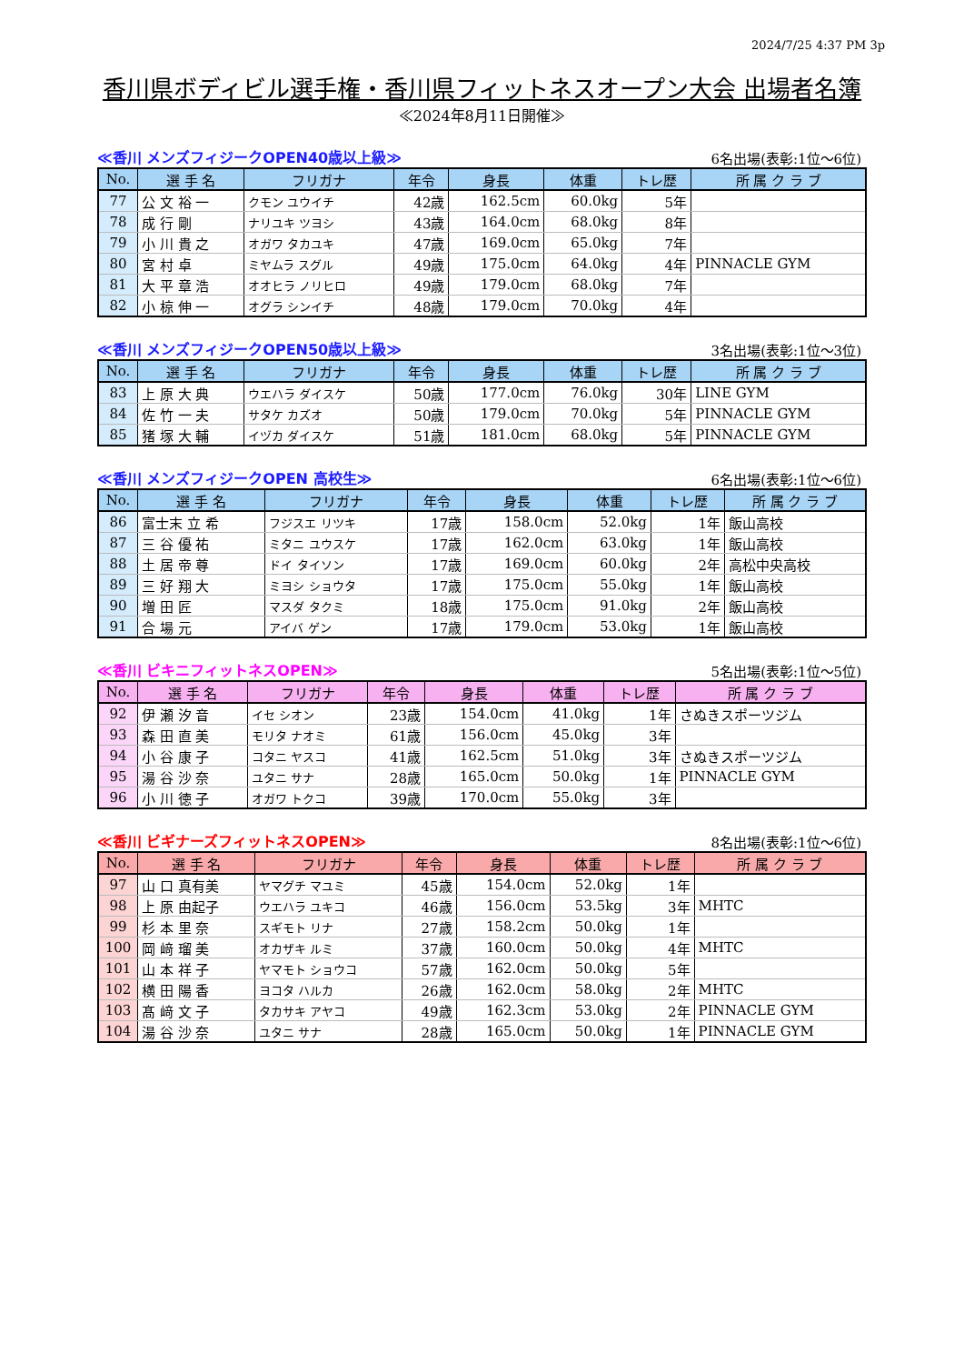2024/7/25 4:37 PM 3p
香川県ボディビル選手権・香川県フィットネスオープン大会 出場者名簿
≪2024年8月11日開催≫
≪香川 メンズフィジークOPEN40歳以上級≫ 6名出場(表彰:1位～6位)
| No. | 選 手 名 | フリガナ | 年令 | 身長 | 体重 | トレ歴 | 所 属 ク ラ ブ |
| --- | --- | --- | --- | --- | --- | --- | --- |
| 77 | 公 文 裕 一 | クモン ユウイチ | 42歳 | 162.5cm | 60.0kg | 5年 | |
| 78 | 成 行 剛 | ナリユキ ツヨシ | 43歳 | 164.0cm | 68.0kg | 8年 | |
| 79 | 小 川 貴 之 | オガワ タカユキ | 47歳 | 169.0cm | 65.0kg | 7年 | |
| 80 | 宮 村 卓 | ミヤムラ スグル | 49歳 | 175.0cm | 64.0kg | 4年 | PINNACLE GYM |
| 81 | 大 平 章 浩 | オオヒラ ノリヒロ | 49歳 | 179.0cm | 68.0kg | 7年 | |
| 82 | 小 椋 伸 一 | オグラ シンイチ | 48歳 | 179.0cm | 70.0kg | 4年 | |
≪香川 メンズフィジークOPEN50歳以上級≫ 3名出場(表彰:1位～3位)
| No. | 選 手 名 | フリガナ | 年令 | 身長 | 体重 | トレ歴 | 所 属 ク ラ ブ |
| --- | --- | --- | --- | --- | --- | --- | --- |
| 83 | 上 原 大 典 | ウエハラ ダイスケ | 50歳 | 177.0cm | 76.0kg | 30年 | LINE GYM |
| 84 | 佐 竹 一 夫 | サタケ カズオ | 50歳 | 179.0cm | 70.0kg | 5年 | PINNACLE GYM |
| 85 | 猪 塚 大 輔 | イヅカ ダイスケ | 51歳 | 181.0cm | 68.0kg | 5年 | PINNACLE GYM |
≪香川 メンズフィジークOPEN 高校生≫ 6名出場(表彰:1位～6位)
| No. | 選 手 名 | フリガナ | 年令 | 身長 | 体重 | トレ歴 | 所 属 ク ラ ブ |
| --- | --- | --- | --- | --- | --- | --- | --- |
| 86 | 富士末 立 希 | フジスエ リツキ | 17歳 | 158.0cm | 52.0kg | 1年 | 飯山高校 |
| 87 | 三 谷 優 祐 | ミタニ ユウスケ | 17歳 | 162.0cm | 63.0kg | 1年 | 飯山高校 |
| 88 | 土 居 帝 尊 | ドイ タイソン | 17歳 | 169.0cm | 60.0kg | 2年 | 高松中央高校 |
| 89 | 三 好 翔 大 | ミヨシ ショウタ | 17歳 | 175.0cm | 55.0kg | 1年 | 飯山高校 |
| 90 | 増 田 匠 | マスダ タクミ | 18歳 | 175.0cm | 91.0kg | 2年 | 飯山高校 |
| 91 | 合 場 元 | アイバ ゲン | 17歳 | 179.0cm | 53.0kg | 1年 | 飯山高校 |
≪香川 ビキニフィットネスOPEN≫ 5名出場(表彰:1位～5位)
| No. | 選 手 名 | フリガナ | 年令 | 身長 | 体重 | トレ歴 | 所 属 ク ラ ブ |
| --- | --- | --- | --- | --- | --- | --- | --- |
| 92 | 伊 瀬 汐 音 | イセ シオン | 23歳 | 154.0cm | 41.0kg | 1年 | さぬきスポーツジム |
| 93 | 森 田 直 美 | モリタ ナオミ | 61歳 | 156.0cm | 45.0kg | 3年 | |
| 94 | 小 谷 康 子 | コタニ ヤスコ | 41歳 | 162.5cm | 51.0kg | 3年 | さぬきスポーツジム |
| 95 | 湯 谷 沙 奈 | ユタニ サナ | 28歳 | 165.0cm | 50.0kg | 1年 | PINNACLE GYM |
| 96 | 小 川 徳 子 | オガワ トクコ | 39歳 | 170.0cm | 55.0kg | 3年 | |
≪香川 ビギナーズフィットネスOPEN≫ 8名出場(表彰:1位～6位)
| No. | 選 手 名 | フリガナ | 年令 | 身長 | 体重 | トレ歴 | 所 属 ク ラ ブ |
| --- | --- | --- | --- | --- | --- | --- | --- |
| 97 | 山 口 真有美 | ヤマグチ マユミ | 45歳 | 154.0cm | 52.0kg | 1年 | |
| 98 | 上 原 由起子 | ウエハラ ユキコ | 46歳 | 156.0cm | 53.5kg | 3年 | MHTC |
| 99 | 杉 本 里 奈 | スギモト リナ | 27歳 | 158.2cm | 50.0kg | 1年 | |
| 100 | 岡 﨑 瑠 美 | オカザキ ルミ | 37歳 | 160.0cm | 50.0kg | 4年 | MHTC |
| 101 | 山 本 祥 子 | ヤマモト ショウコ | 57歳 | 162.0cm | 50.0kg | 5年 | |
| 102 | 横 田 陽 香 | ヨコタ ハルカ | 26歳 | 162.0cm | 58.0kg | 2年 | MHTC |
| 103 | 髙 﨑 文 子 | タカサキ アヤコ | 49歳 | 162.3cm | 53.0kg | 2年 | PINNACLE GYM |
| 104 | 湯 谷 沙 奈 | ユタニ サナ | 28歳 | 165.0cm | 50.0kg | 1年 | PINNACLE GYM |